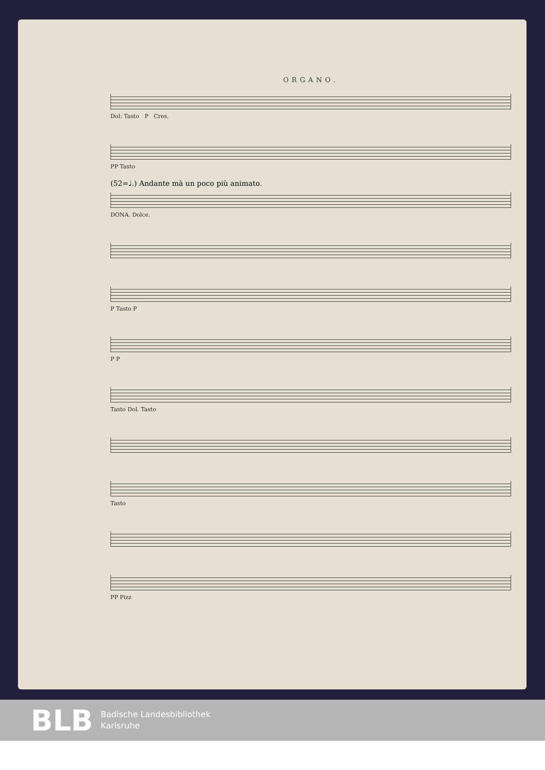ORGANO.
Dol: Tasto P Cres.
PP Tasto
(52=♩.) Andante mà un poco più animato.
DONA. Dolce.
P Tasto P
P P
Tasto Dol. Tasto
Tasto
PP Pizz
BLB
Badische Landesbibliothek
Karlsruhe